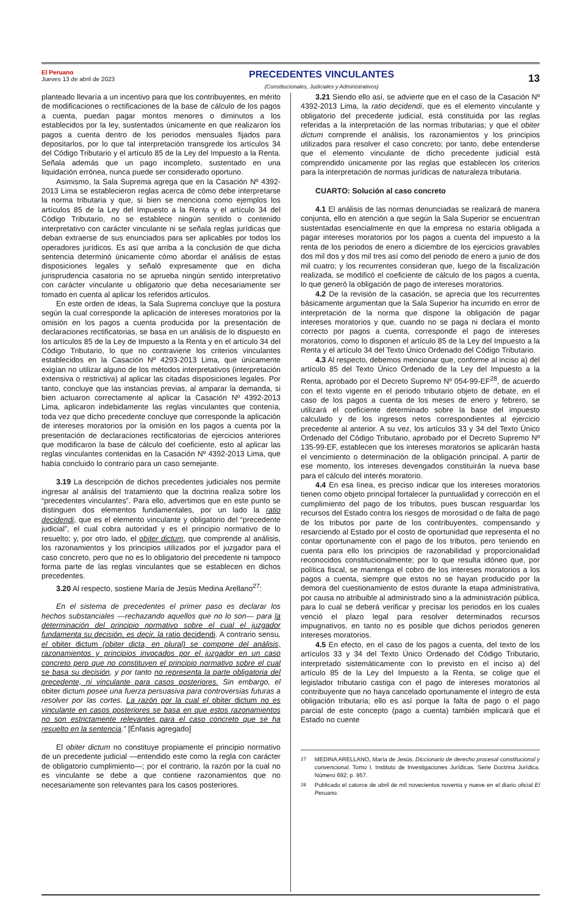El Peruano
Jueves 13 de abril de 2023
PRECEDENTES VINCULANTES
(Constitucionales, Judiciales y Administrativos)
13
planteado llevaría a un incentivo para que los contribuyentes, en mérito de modificaciones o rectificaciones de la base de cálculo de los pagos a cuenta, puedan pagar montos menores o diminutos a los establecidos por la ley, sustentados únicamente en que realizaron los pagos a cuenta dentro de los periodos mensuales fijados para depositarlos, por lo que tal interpretación transgrede los artículos 34 del Código Tributario y el artículo 85 de la Ley del Impuesto a la Renta. Señala además que un pago incompleto, sustentado en una liquidación errónea, nunca puede ser considerado oportuno.
Asimismo, la Sala Suprema agrega que en la Casación Nº 4392-2013 Lima se establecieron reglas acerca de cómo debe interpretarse la norma tributaria y que, si bien se menciona como ejemplos los artículos 85 de la Ley del Impuesto a la Renta y el artículo 34 del Código Tributario, no se establece ningún sentido o contenido interpretativo con carácter vinculante ni se señala reglas jurídicas que deban extraerse de sus enunciados para ser aplicables por todos los operadores jurídicos. Es así que arriba a la conclusión de que dicha sentencia determinó únicamente cómo abordar el análisis de estas disposiciones legales y señaló expresamente que en dicha jurisprudencia casatoria no se aprueba ningún sentido interpretativo con carácter vinculante u obligatorio que deba necesariamente ser tomado en cuenta al aplicar los referidos artículos.
En este orden de ideas, la Sala Suprema concluye que la postura según la cual corresponde la aplicación de intereses moratorios por la omisión en los pagos a cuenta producida por la presentación de declaraciones rectificatorias, se basa en un análisis de lo dispuesto en los artículos 85 de la Ley de Impuesto a la Renta y en el artículo 34 del Código Tributario, lo que no contraviene los criterios vinculantes establecidos en la Casación Nº 4293-2013 Lima, que únicamente exigían no utilizar alguno de los métodos interpretativos (interpretación extensiva o restrictiva) al aplicar las citadas disposiciones legales. Por tanto, concluye que las instancias previas, al amparar la demanda, si bien actuaron correctamente al aplicar la Casación Nº 4392-2013 Lima, aplicaron indebidamente las reglas vinculantes que contenía, toda vez que dicho precedente concluye que corresponde la aplicación de intereses moratorios por la omisión en los pagos a cuenta por la presentación de declaraciones rectificatorias de ejercicios anteriores que modificaron la base de cálculo del coeficiente, esto al aplicar las reglas vinculantes contenidas en la Casación Nº 4392-2013 Lima, que había concluido lo contrario para un caso semejante.
3.19 La descripción de dichos precedentes judiciales nos permite ingresar al análisis del tratamiento que la doctrina realiza sobre los “precedentes vinculantes”. Para ello, advertimos que en este punto se distinguen dos elementos fundamentales, por un lado la ratio decidendi, que es el elemento vinculante y obligatorio del “precedente judicial”, el cual cobra autoridad y es el principio normativo de lo resuelto; y, por otro lado, el obiter dictum, que comprende al análisis, los razonamientos y los principios utilizados por el juzgador para el caso concreto, pero que no es lo obligatorio del precedente ni tampoco forma parte de las reglas vinculantes que se establecen en dichos precedentes.
3.20 Al respecto, sostiene María de Jesús Medina Arellano<sup>27</sup>:
En el sistema de precedentes el primer paso es declarar los hechos substanciales —rechazando aquellos que no lo son— para la determinación del principio normativo sobre el cual el juzgador fundamenta su decisión, es decir, la ratio decidendi. A contrario sensu, el obiter dictum (obiter dicta, en plural) se compone del análisis, razonamientos y principios invocados por el juzgador en un caso concreto pero que no constituyen el principio normativo sobre el cual se basa su decisión, y por tanto no representa la parte obligatoria del precedente, ni vinculante para casos posteriores. Sin embargo, el obiter dictum posee una fuerza persuasiva para controversias futuras a resolver por las cortes. La razón por la cual el obiter dictum no es vinculante en casos posteriores se basa en que estos razonamientos no son estrictamente relevantes para el caso concreto que se ha resuelto en la sentencia.” [Énfasis agregado]
El obiter dictum no constituye propiamente el principio normativo de un precedente judicial —entendido este como la regla con carácter de obligatorio cumplimiento—; por el contrario, la razón por la cual no es vinculante se debe a que contiene razonamientos que no necesariamente son relevantes para los casos posteriores.
3.21 Siendo ello así, se advierte que en el caso de la Casación Nº 4392-2013 Lima, la ratio decidendi, que es el elemento vinculante y obligatorio del precedente judicial, está constituida por las reglas referidas a la interpretación de las normas tributarias; y que el obiter dictum comprende el análisis, los razonamientos y los principios utilizados para resolver el caso concreto; por tanto, debe entenderse que el elemento vinculante de dicho precedente judicial está comprendido únicamente por las reglas que establecen los criterios para la interpretación de normas jurídicas de naturaleza tributaria.
CUARTO: Solución al caso concreto
4.1 El análisis de las normas denunciadas se realizará de manera conjunta, ello en atención a que según la Sala Superior se encuentran sustentadas esencialmente en que la empresa no estaría obligada a pagar intereses moratorios por los pagos a cuenta del impuesto a la renta de los periodos de enero a diciembre de los ejercicios gravables dos mil dos y dos mil tres así como del periodo de enero a junio de dos mil cuatro; y los recurrentes consideran que, luego de la fiscalización realizada, se modificó el coeficiente de cálculo de los pagos a cuenta, lo que generó la obligación de pago de intereses moratorios.
4.2 De la revisión de la casación, se aprecia que los recurrentes básicamente argumentan que la Sala Superior ha incurrido en error de interpretación de la norma que dispone la obligación de pagar intereses moratorios y que, cuando no se paga ni declara el monto correcto por pagos a cuenta, corresponde el pago de intereses moratorios, como lo disponen el artículo 85 de la Ley del Impuesto a la Renta y el artículo 34 del Texto Único Ordenado del Código Tributario.
4.3 Al respecto, debemos mencionar que, conforme al inciso a) del artículo 85 del Texto Único Ordenado de la Ley del Impuesto a la Renta, aprobado por el Decreto Supremo Nº 054-99-EF<sup>28</sup>, de acuerdo con el texto vigente en el periodo tributario objeto de debate, en el caso de los pagos a cuenta de los meses de enero y febrero, se utilizará el coeficiente determinado sobre la base del impuesto calculado y de los ingresos netos correspondientes al ejercicio precedente al anterior. A su vez, los artículos 33 y 34 del Texto Único Ordenado del Código Tributario, aprobado por el Decreto Supremo Nº 135-99-EF, establecen que los intereses moratorios se aplicarán hasta el vencimiento o determinación de la obligación principal. A partir de ese momento, los intereses devengados constituirán la nueva base para el cálculo del interés moratorio.
4.4 En esa línea, es preciso indicar que los intereses moratorios tienen como objeto principal fortalecer la puntualidad y corrección en el cumplimiento del pago de los tributos, pues buscan resguardar los recursos del Estado contra los riesgos de morosidad o de falta de pago de los tributos por parte de los contribuyentes, compensando y resarciendo al Estado por el costo de oportunidad que representa el no contar oportunamente con el pago de los tributos, pero teniendo en cuenta para ello los principios de razonabilidad y proporcionalidad reconocidos constitucionalmente; por lo que resulta idóneo que, por política fiscal, se mantenga el cobro de los intereses moratorios a los pagos a cuenta, siempre que estos no se hayan producido por la demora del cuestionamiento de estos durante la etapa administrativa, por causa no atribuible al administrado sino a la administración pública, para lo cual se deberá verificar y precisar los periodos en los cuales venció el plazo legal para resolver determinados recursos impugnativos, en tanto no es posible que dichos periodos generen intereses moratorios.
4.5 En efecto, en el caso de los pagos a cuenta, del texto de los artículos 33 y 34 del Texto Único Ordenado del Código Tributario, interpretado sistemáticamente con lo previsto en el inciso a) del artículo 85 de la Ley del Impuesto a la Renta, se colige que el legislador tributario castiga con el pago de intereses moratorios al contribuyente que no haya cancelado oportunamente el íntegro de esta obligación tributaria; ello es así porque la falta de pago o el pago parcial de este concepto (pago a cuenta) también implicará que el Estado no cuente
<sup>27</sup> MEDINA ARELLANO, María de Jesús. Diccionario de derecho procesal constitucional y convencional. Tomo I. Instituto de Investigaciones Jurídicas. Serie Doctrina Jurídica. Número 692; p. 957.
<sup>28</sup> Publicado el catorce de abril de mil novecientos noventa y nueve en el diario oficial El Peruano.